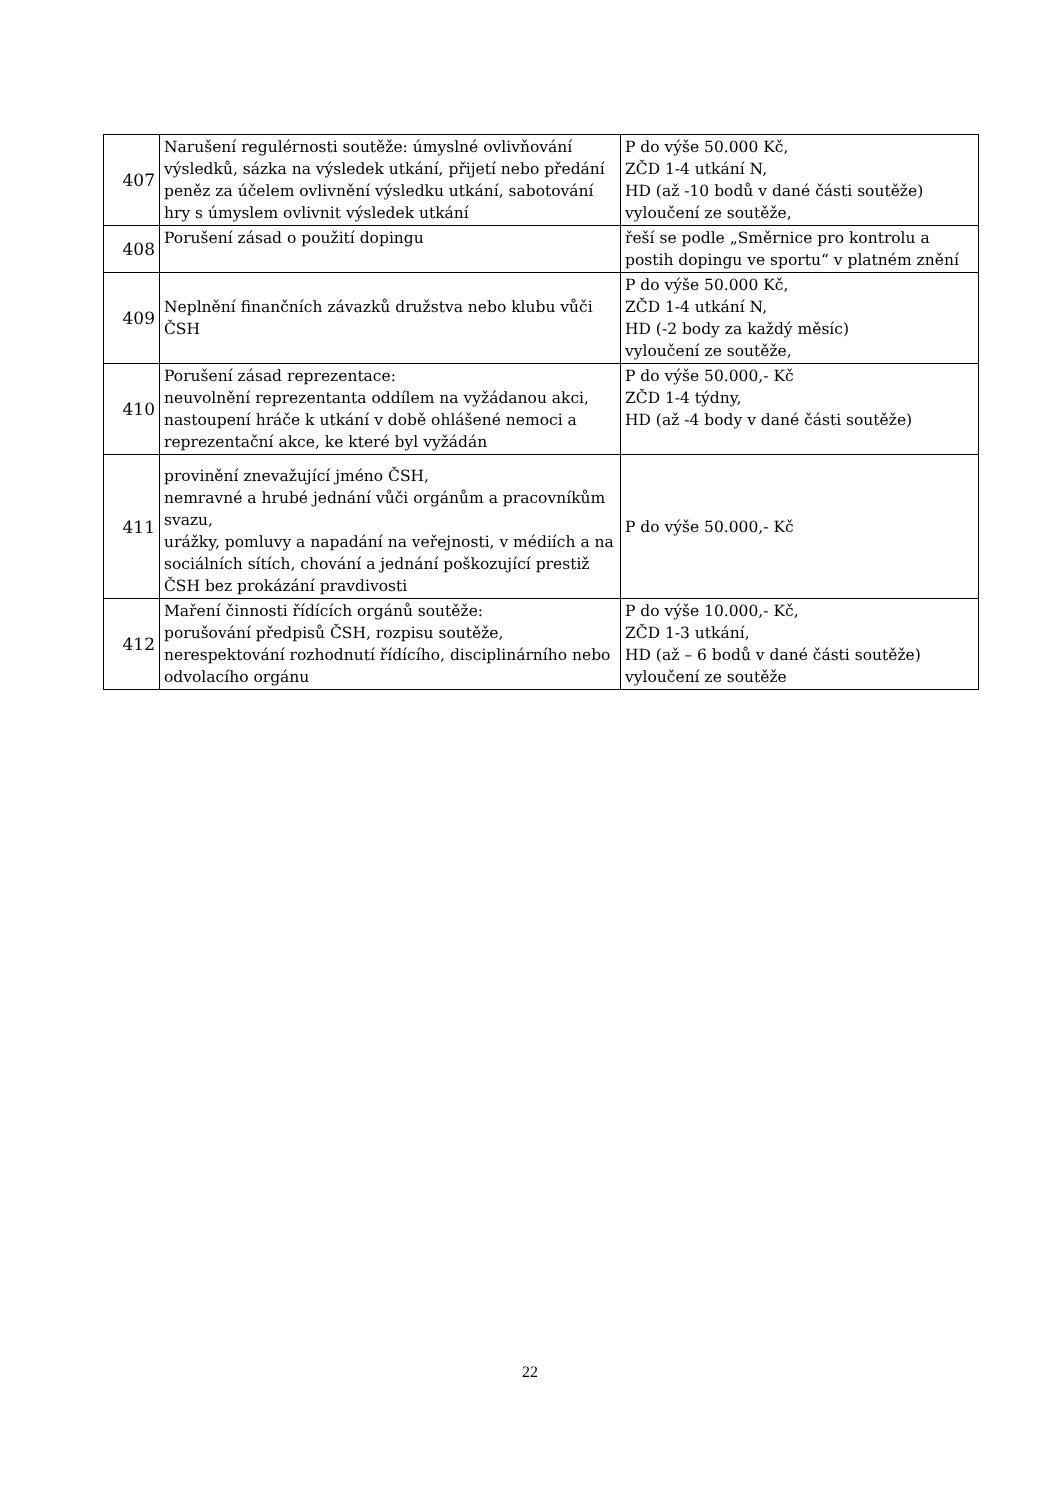| 407 | Narušení regulérnosti soutěže: úmyslné ovlivňování výsledků, sázka na výsledek utkání, přijetí nebo předání peněz za účelem ovlivnění výsledku utkání, sabotování hry s úmyslem ovlivnit výsledek utkání | P do výše 50.000 Kč, ZČD 1-4 utkání N, HD (až -10 bodů v dané části soutěže) vyloučení ze soutěže, |
| 408 | Porušení zásad o použití dopingu | řeší se podle „Směrnice pro kontrolu a postih dopingu ve sportu“ v platném znění |
| 409 | Neplnění finančních závazků družstva nebo klubu vůči ČSH | P do výše 50.000 Kč, ZČD 1-4 utkání N, HD (-2 body za každý měsíc) vyloučení ze soutěže, |
| 410 | Porušení zásad reprezentace: neuvolnění reprezentanta oddílem na vyžádanou akci, nastoupení hráče k utkání v době ohlášené nemoci a reprezentační akce, ke které byl vyžádán | P do výše 50.000,- Kč ZČD 1-4 týdny, HD (až -4 body v dané části soutěže) |
| 411 | provinění znevažující jméno ČSH, nemravné a hrubé jednání vůči orgánům a pracovníkům svazu, urážky, pomluvy a napadání na veřejnosti, v médiích a na sociálních sítích, chování a jednání poškozující prestiž ČSH bez prokázání pravdivosti | P do výše 50.000,- Kč |
| 412 | Maření činnosti řídících orgánů soutěže: porušování předpisů ČSH, rozpisu soutěže, nerespektování rozhodnutí řídícího, disciplinárního nebo odvolacího orgánu | P do výše 10.000,- Kč, ZČD 1-3 utkání, HD (až – 6 bodů v dané části soutěže) vyloučení ze soutěže |
22